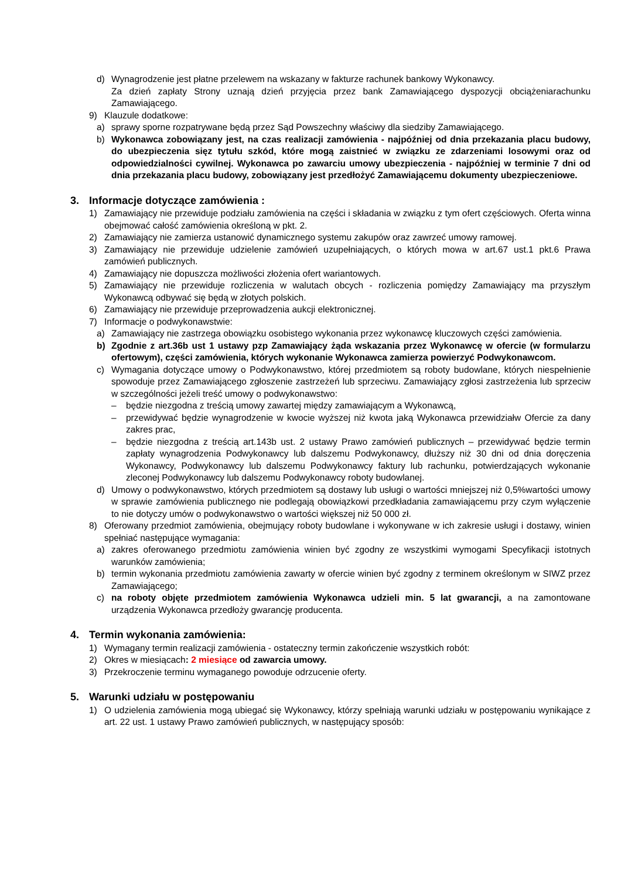d) Wynagrodzenie jest płatne przelewem na wskazany w fakturze rachunek bankowy Wykonawcy.
Za dzień zapłaty Strony uznają dzień przyjęcia przez bank Zamawiającego dyspozycji obciążeniarachunku Zamawiającego.
9) Klauzule dodatkowe:
a) sprawy sporne rozpatrywane będą przez Sąd Powszechny właściwy dla siedziby Zamawiającego.
b) Wykonawca zobowiązany jest, na czas realizacji zamówienia - najpóźniej od dnia przekazania placu budowy, do ubezpieczenia sięz tytułu szkód, które mogą zaistnieć w związku ze zdarzeniami losowymi oraz od odpowiedzialności cywilnej. Wykonawca po zawarciu umowy ubezpieczenia - najpóźniej w terminie 7 dni od dnia przekazania placu budowy, zobowiązany jest przedłożyć Zamawiającemu dokumenty ubezpieczeniowe.
3. Informacje dotyczące zamówienia :
1) Zamawiający nie przewiduje podziału zamówienia na części i składania w związku z tym ofert częściowych. Oferta winna obejmować całość zamówienia określoną w pkt. 2.
2) Zamawiający nie zamierza ustanowić dynamicznego systemu zakupów oraz zawrzeć umowy ramowej.
3) Zamawiający nie przewiduje udzielenie zamówień uzupełniających, o których mowa w art.67 ust.1 pkt.6 Prawa zamówień publicznych.
4) Zamawiający nie dopuszcza możliwości złożenia ofert wariantowych.
5) Zamawiający nie przewiduje rozliczenia w walutach obcych - rozliczenia pomiędzy Zamawiający ma przyszłym Wykonawcą odbywać się będą w złotych polskich.
6) Zamawiający nie przewiduje przeprowadzenia aukcji elektronicznej.
7) Informacje o podwykonawstwie:
a) Zamawiający nie zastrzega obowiązku osobistego wykonania przez wykonawcę kluczowych części zamówienia.
b) Zgodnie z art.36b ust 1 ustawy pzp Zamawiający żąda wskazania przez Wykonawcę w ofercie (w formularzu ofertowym), części zamówienia, których wykonanie Wykonawca zamierza powierzyć Podwykonawcom.
c) Wymagania dotyczące umowy o Podwykonawstwo, której przedmiotem są roboty budowlane, których niespełnienie spowoduje przez Zamawiającego zgłoszenie zastrzeżeń lub sprzeciwu. Zamawiający zgłosi zastrzeżenia lub sprzeciw w szczególności jeżeli treść umowy o podwykonawstwo:
– będzie niezgodna z treścią umowy zawartej między zamawiającym a Wykonawcą,
– przewidywać będzie wynagrodzenie w kwocie wyższej niż kwota jaką Wykonawca przewidziałw Ofercie za dany zakres prac,
– będzie niezgodna z treścią art.143b ust. 2 ustawy Prawo zamówień publicznych – przewidywać będzie termin zapłaty wynagrodzenia Podwykonawcy lub dalszemu Podwykonawcy, dłuższy niż 30 dni od dnia doręczenia Wykonawcy, Podwykonawcy lub dalszemu Podwykonawcy faktury lub rachunku, potwierdzających wykonanie zleconej Podwykonawcy lub dalszemu Podwykonawcy roboty budowlanej.
d) Umowy o podwykonawstwo, których przedmiotem są dostawy lub usługi o wartości mniejszej niż 0,5%wartości umowy w sprawie zamówienia publicznego nie podlegają obowiązkowi przedkładania zamawiającemu przy czym wyłączenie to nie dotyczy umów o podwykonawstwo o wartości większej niż 50 000 zł.
8) Oferowany przedmiot zamówienia, obejmujący roboty budowlane i wykonywane w ich zakresie usługi i dostawy, winien spełniać następujące wymagania:
a) zakres oferowanego przedmiotu zamówienia winien być zgodny ze wszystkimi wymogami Specyfikacji istotnych warunków zamówienia;
b) termin wykonania przedmiotu zamówienia zawarty w ofercie winien być zgodny z terminem określonym w SIWZ przez Zamawiającego;
c) na roboty objęte przedmiotem zamówienia Wykonawca udzieli min. 5 lat gwarancji, a na zamontowane urządzenia Wykonawca przedłoży gwarancję producenta.
4. Termin wykonania zamówienia:
1) Wymagany termin realizacji zamówienia - ostateczny termin zakończenie wszystkich robót:
2) Okres w miesiącach: 2 miesiące od zawarcia umowy.
3) Przekroczenie terminu wymaganego powoduje odrzucenie oferty.
5. Warunki udziału w postępowaniu
1) O udzielenia zamówienia mogą ubiegać się Wykonawcy, którzy spełniają warunki udziału w postępowaniu wynikające z art. 22 ust. 1 ustawy Prawo zamówień publicznych, w następujący sposób: